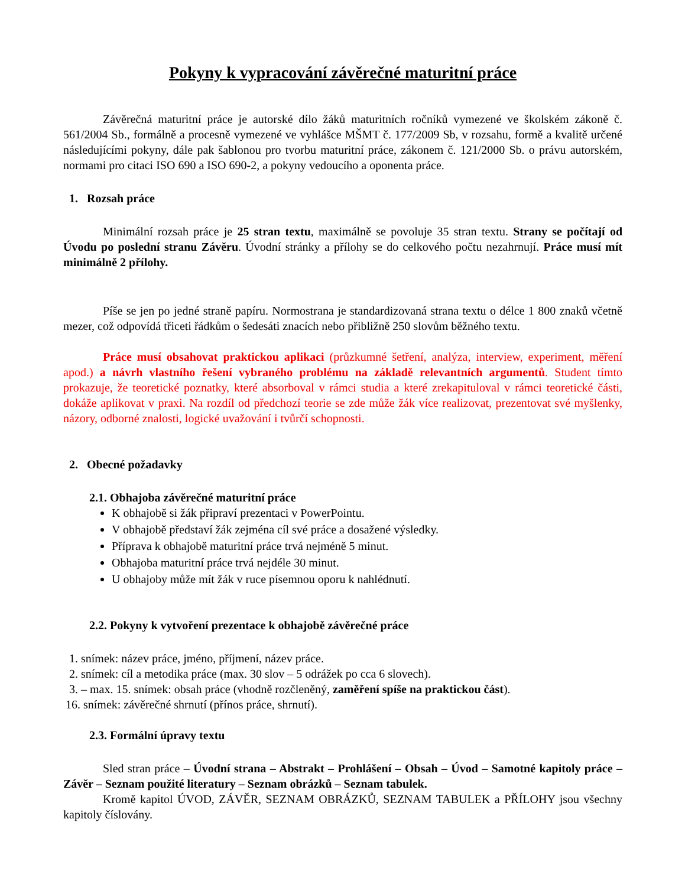Pokyny k vypracování závěrečné maturitní práce
Závěrečná maturitní práce je autorské dílo žáků maturitních ročníků vymezené ve školském zákoně č. 561/2004 Sb., formálně a procesně vymezené ve vyhlášce MŠMT č. 177/2009 Sb, v rozsahu, formě a kvalitě určené následujícími pokyny, dále pak šablonou pro tvorbu maturitní práce, zákonem č. 121/2000 Sb. o právu autorském, normami pro citaci ISO 690 a ISO 690-2, a pokyny vedoucího a oponenta práce.
1. Rozsah práce
Minimální rozsah práce je 25 stran textu, maximálně se povoluje 35 stran textu. Strany se počítají od Úvodu po poslední stranu Závěru. Úvodní stránky a přílohy se do celkového počtu nezahrnují. Práce musí mít minimálně 2 přílohy.
Píše se jen po jedné straně papíru. Normostrana je standardizovaná strana textu o délce 1 800 znaků včetně mezer, což odpovídá třiceti řádkům o šedesáti znacích nebo přibližně 250 slovům běžného textu.
Práce musí obsahovat praktickou aplikaci (průzkumné šetření, analýza, interview, experiment, měření apod.) a návrh vlastního řešení vybraného problému na základě relevantních argumentů. Student tímto prokazuje, že teoretické poznatky, které absorboval v rámci studia a které zrekapituloval v rámci teoretické části, dokáže aplikovat v praxi. Na rozdíl od předchozí teorie se zde může žák více realizovat, prezentovat své myšlenky, názory, odborné znalosti, logické uvažování i tvůrčí schopnosti.
2. Obecné požadavky
2.1. Obhajoba závěrečné maturitní práce
K obhajobě si žák připraví prezentaci v PowerPointu.
V obhajobě představí žák zejména cíl své práce a dosažené výsledky.
Příprava k obhajobě maturitní práce trvá nejméně 5 minut.
Obhajoba maturitní práce trvá nejdéle 30 minut.
U obhajoby může mít žák v ruce písemnou oporu k nahlédnutí.
2.2. Pokyny k vytvoření prezentace k obhajobě závěrečné práce
1. snímek: název práce, jméno, příjmení, název práce.
2. snímek: cíl a metodika práce (max. 30 slov – 5 odrážek po cca 6 slovech).
3. – max. 15. snímek: obsah práce (vhodně rozčleněný, zaměření spíše na praktickou část).
16. snímek: závěrečné shrnutí (přínos práce, shrnutí).
2.3. Formální úpravy textu
Sled stran práce – Úvodní strana – Abstrakt – Prohlášení – Obsah – Úvod – Samotné kapitoly práce – Závěr – Seznam použité literatury – Seznam obrázků – Seznam tabulek.
Kromě kapitol ÚVOD, ZÁVĚR, SEZNAM OBRÁZKŮ, SEZNAM TABULEK a PŘÍLOHY jsou všechny kapitoly číslovány.